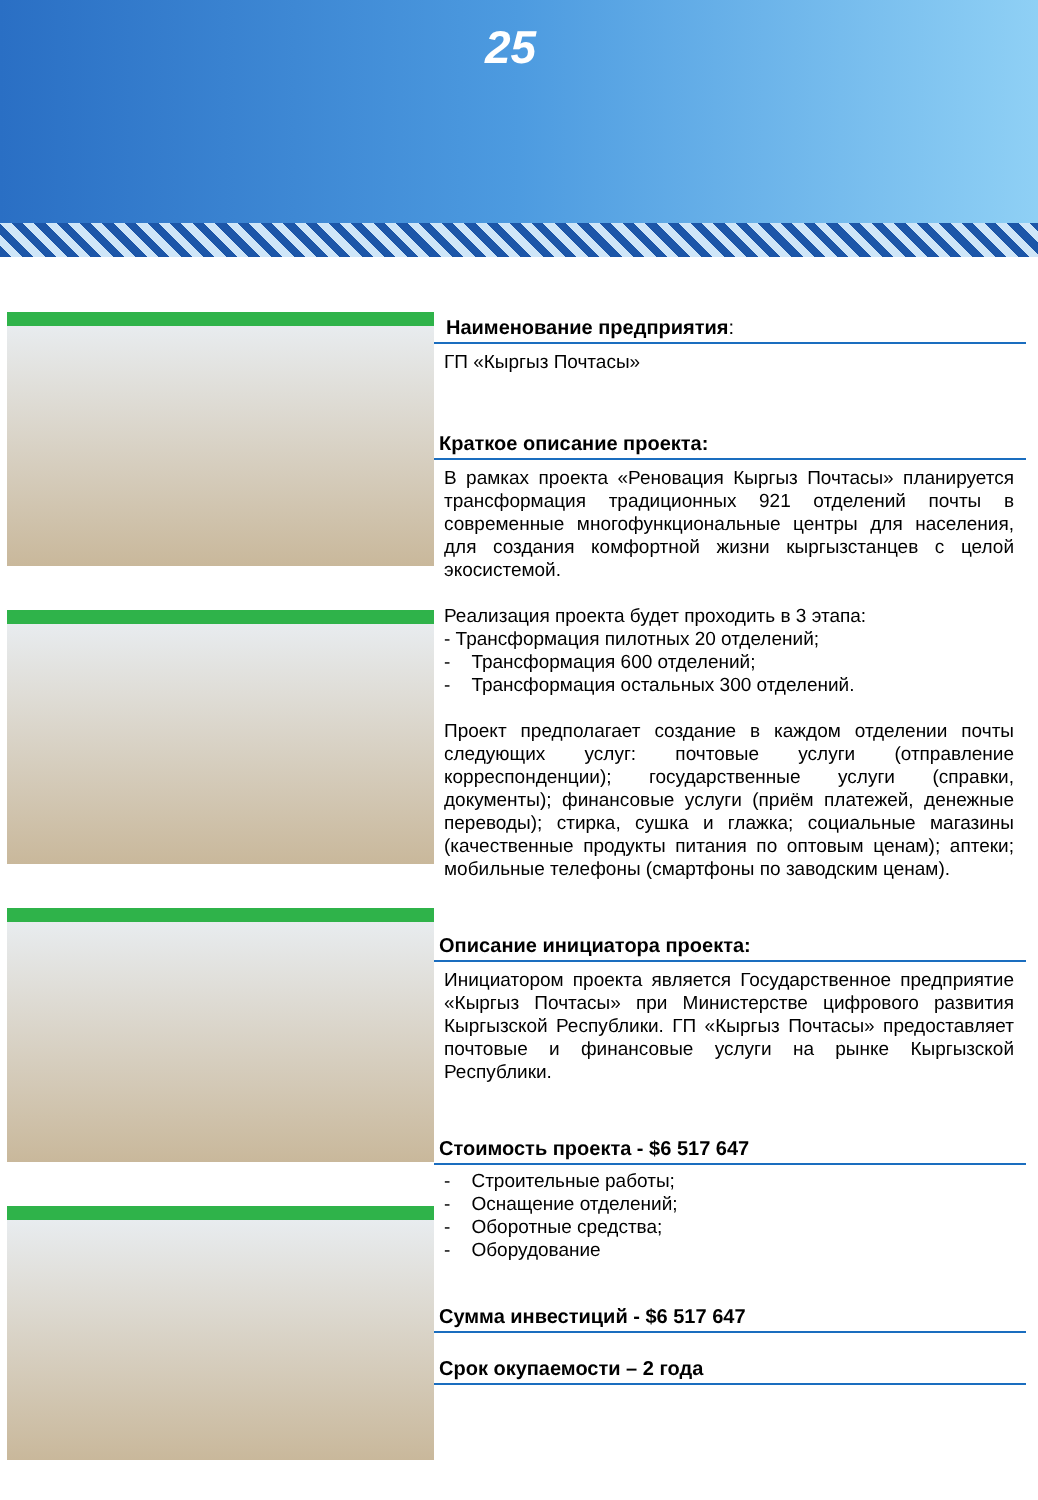25
Наименование предприятия:
ГП «Кыргыз Почтасы»
Краткое описание проекта:
В рамках проекта «Реновация Кыргыз Почтасы» планируется трансформация традиционных 921 отделений почты в современные многофункциональные центры для населения, для создания комфортной жизни кыргызстанцев с целой экосистемой.
Реализация проекта будет проходить в 3 этапа:
- Трансформация пилотных 20 отделений;
- Трансформация 600 отделений;
- Трансформация остальных 300 отделений.
Проект предполагает создание в каждом отделении почты следующих услуг: почтовые услуги (отправление корреспонденции); государственные услуги (справки, документы); финансовые услуги (приём платежей, денежные переводы); стирка, сушка и глажка; социальные магазины (качественные продукты питания по оптовым ценам); аптеки; мобильные телефоны (смартфоны по заводским ценам).
Описание инициатора проекта:
Инициатором проекта является Государственное предприятие «Кыргыз Почтасы» при Министерстве цифрового развития Кыргызской Республики. ГП «Кыргыз Почтасы» предоставляет почтовые и финансовые услуги на рынке Кыргызской Республики.
Стоимость проекта - $6 517 647
- Строительные работы;
- Оснащение отделений;
- Оборотные средства;
- Оборудование
Сумма инвестиций - $6 517 647
Срок окупаемости – 2 года